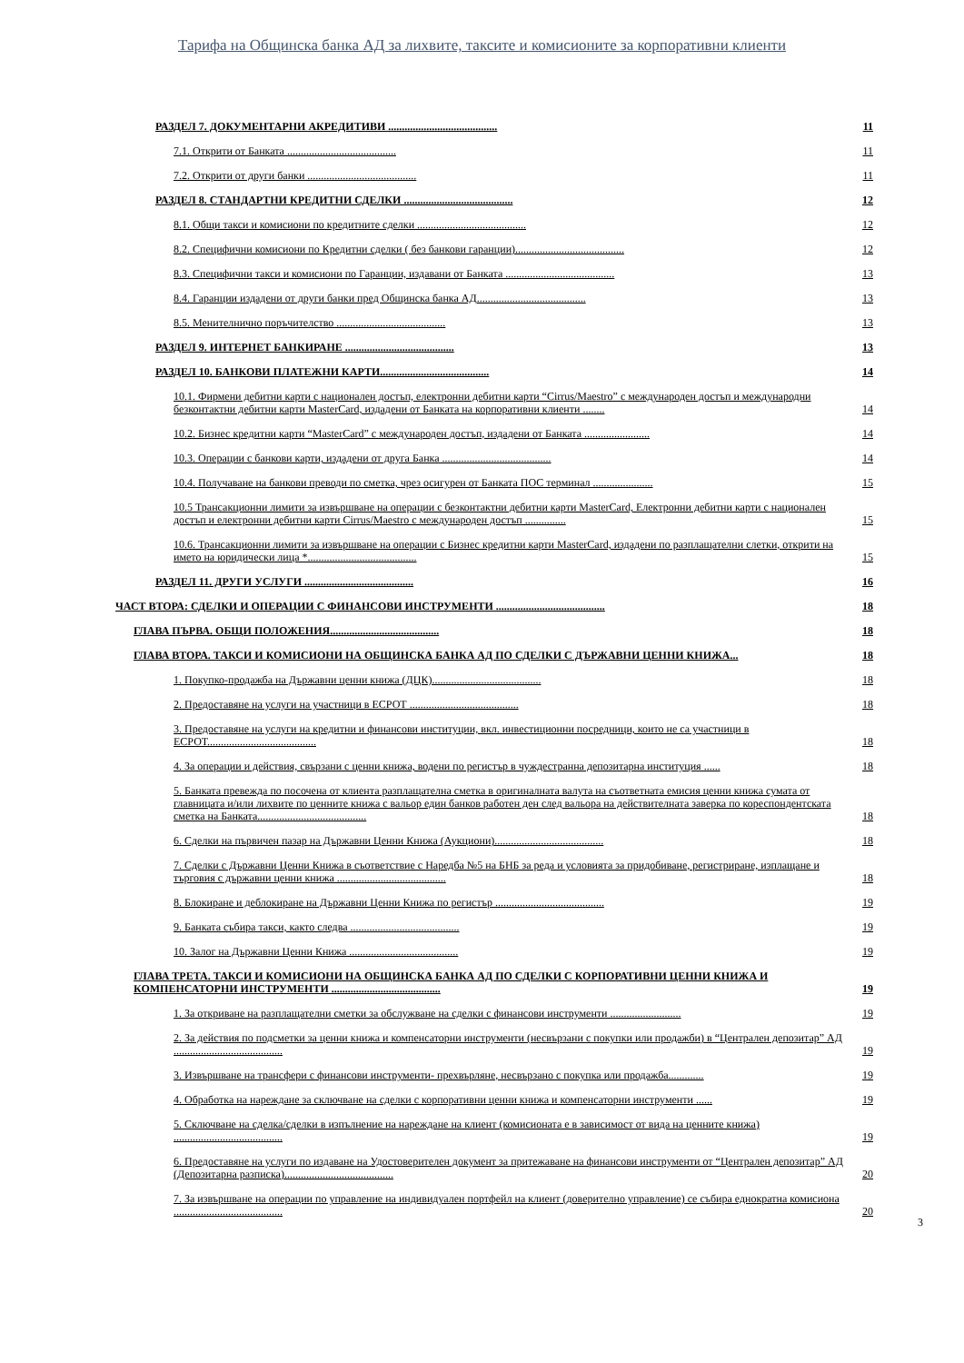Тарифа на Общинска банка АД за лихвите, таксите и комисионите за корпоративни клиенти
РАЗДЕЛ 7. ДОКУМЕНТАРНИ АКРЕДИТИВИ ........................................ 11
7.1. Открити от Банката ........................................ 11
7.2. Открити от други банки ........................................ 11
РАЗДЕЛ 8. СТАНДАРТНИ КРЕДИТНИ СДЕЛКИ ........................................ 12
8.1. Общи такси и комисиони по кредитните сделки ........................................ 12
8.2. Специфични комисиони по Кредитни сделки ( без банкови гаранции)........................................ 12
8.3. Специфични такси и комисиони по Гаранции, издавани от Банката ........................................ 13
8.4. Гаранции издадени от други банки пред Общинска банка АД........................................ 13
8.5. Менителнично поръчителство ........................................ 13
РАЗДЕЛ 9. ИНТЕРНЕТ БАНКИРАНЕ ........................................ 13
РАЗДЕЛ 10. БАНКОВИ ПЛАТЕЖНИ КАРТИ........................................ 14
10.1. Фирмени дебитни карти с национален достъп, електронни дебитни карти “Cirrus/Maestro” с международен достъп и международни безконтактни дебитни карти MasterCard, издадени от Банката на корпоративни клиенти ........ 14
10.2. Бизнес кредитни карти “MasterCard” с международен достъп, издадени от Банката ........................ 14
10.3. Операции с банкови карти, издадени от друга Банка ........................................ 14
10.4. Получаване на банкови преводи по сметка, чрез осигурен от Банката ПОС терминал ...................... 15
10.5 Трансакционни лимити за извършване на операции с безконтактни дебитни карти MasterCard, Електронни дебитни карти с национален достъп и електронни дебитни карти Cirrus/Maestro с международен достъп ............... 15
10.6. Трансакционни лимити за извършване на операции с Бизнес кредитни карти MasterCard, издадени по разплащателни слетки, открити на името на юридически лица *........................................ 15
РАЗДЕЛ 11. ДРУГИ УСЛУГИ ........................................ 16
ЧАСТ ВТОРА: СДЕЛКИ И ОПЕРАЦИИ С ФИНАНСОВИ ИНСТРУМЕНТИ ........................................ 18
ГЛАВА ПЪРВА. ОБЩИ ПОЛОЖЕНИЯ........................................ 18
ГЛАВА ВТОРА. ТАКСИ И КОМИСИОНИ НА ОБЩИНСКА БАНКА АД ПО СДЕЛКИ С ДЪРЖАВНИ ЦЕННИ КНИЖА... 18
1. Покупко-продажба на Държавни ценни книжа (ДЦК)........................................ 18
2. Предоставяне на услуги на участници в ЕСРОТ ........................................ 18
3. Предоставяне на услуги на кредитни и финансови институции, вкл. инвестиционни посредници, които не са участници в ЕСРОТ........................................ 18
4. За операции и действия, свързани с ценни книжа, водени по регистър в чуждестранна депозитарна институция ...... 18
5. Банката превежда по посочена от клиента разплащателна сметка в оригиналната валута на съответната емисия ценни книжа сумата от главницата и/или лихвите по ценните книжа с вальор един банков работен ден след вальора на действителната заверка по кореспондентската сметка на Банката........................................ 18
6. Сделки на първичен пазар на Държавни Ценни Книжа (Аукциони)........................................ 18
7. Сделки с Държавни Ценни Книжа в съответствие с Наредба №5 на БНБ за реда и условията за придобиване, регистриране, изплащане и търговия с държавни ценни книжа ........................................ 18
8. Блокиране и деблокиране на Държавни Ценни Книжа по регистър ........................................ 19
9. Банката събира такси, както следва ........................................ 19
10. Залог на Държавни Ценни Книжа ........................................ 19
ГЛАВА ТРЕТА. ТАКСИ И КОМИСИОНИ НА ОБЩИНСКА БАНКА АД ПО СДЕЛКИ С КОРПОРАТИВНИ ЦЕННИ КНИЖА И КОМПЕНСАТОРНИ ИНСТРУМЕНТИ ........................................ 19
1. За откриване на разплащателни сметки за обслужване на сделки с финансови инструменти .......................... 19
2. За действия по подсметки за ценни книжа и компенсаторни инструменти (несвързани с покупки или продажби) в “Централен депозитар” АД ........................................ 19
3. Извършване на трансфери с финансови инструменти- прехвърляне, несвързано с покупка или продажба............. 19
4. Обработка на нареждане за сключване на сделки с корпоративни ценни книжа и компенсаторни инструменти ...... 19
5. Сключване на сделка/сделки в изпълнение на нареждане на клиент (комисионата е в зависимост от вида на ценните книжа) ........................................ 19
6. Предоставяне на услуги по издаване на Удостоверителен документ за притежаване на финансови инструменти от “Централен депозитар” АД (Депозитарна разписка)........................................ 20
7. За извършване на операции по управление на индивидуален портфейл на клиент (доверително управление) се събира еднократна комисиона ........................................ 20
3